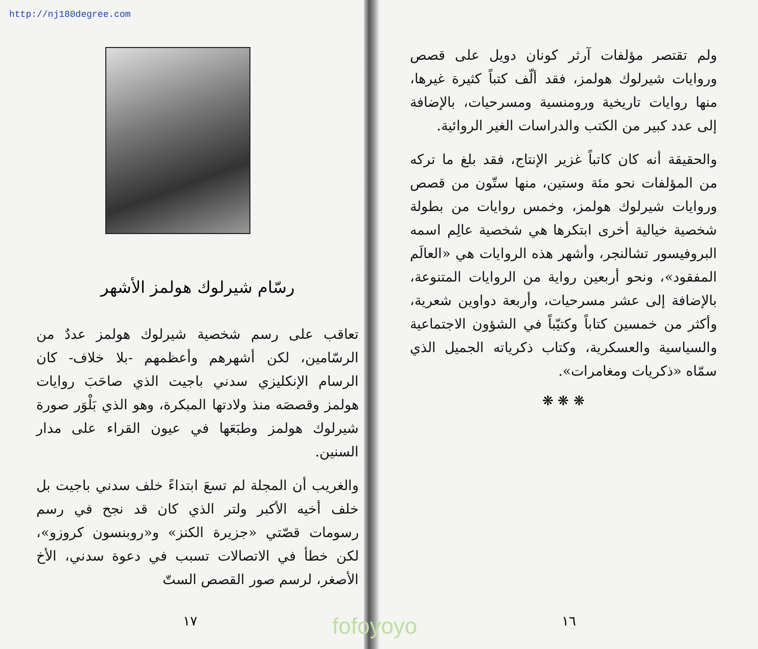http://nj180degree.com
ولم تقتصر مؤلفات آرثر كونان دويل على قصص وروايات شيرلوك هولمز، فقد ألّف كتباً كثيرة غيرها، منها روايات تاريخية ورومنسية ومسرحيات، بالإضافة إلى عدد كبير من الكتب والدراسات الغير الروائية.
والحقيقة أنه كان كاتباً غزير الإنتاج، فقد بلغ ما تركه من المؤلفات نحو مئة وستين، منها ستّون من قصص وروايات شيرلوك هولمز، وخمس روايات من بطولة شخصية خيالية أخرى ابتكرها هي شخصية عالِم اسمه البروفيسور تشالنجر، وأشهر هذه الروايات هي «العالَم المفقود»، ونحو أربعين رواية من الروايات المتنوعة، بالإضافة إلى عشر مسرحيات، وأربعة دواوين شعرية، وأكثر من خمسين كتاباً وكتيّباً في الشؤون الاجتماعية والسياسية والعسكرية، وكتاب ذكرياته الجميل الذي سمّاه «ذكريات ومغامرات».
❋ ❋ ❋
١٦
رسّام شيرلوك هولمز الأشهر
تعاقب على رسم شخصية شيرلوك هولمز عددٌ من الرسّامين، لكن أشهرهم وأعظمهم -بلا خلاف- كان الرسام الإنكليزي سدني باجيت الذي صاحَبَ روايات هولمز وقصصَه منذ ولادتها المبكرة، وهو الذي بَلْوَر صورة شيرلوك هولمز وطبَعَها في عيون القراء على مدار السنين.
والغريب أن المجلة لم تسعَ ابتداءً خلف سدني باجيت بل خلف أخيه الأكبر ولتر الذي كان قد نجح في رسم رسومات قصّتي «جزيرة الكنز» و«روبنسون كروزو»، لكن خطأ في الاتصالات تسبب في دعوة سدني، الأخ الأصغر، لرسم صور القصص الستّ
١٧
fofoyoyo